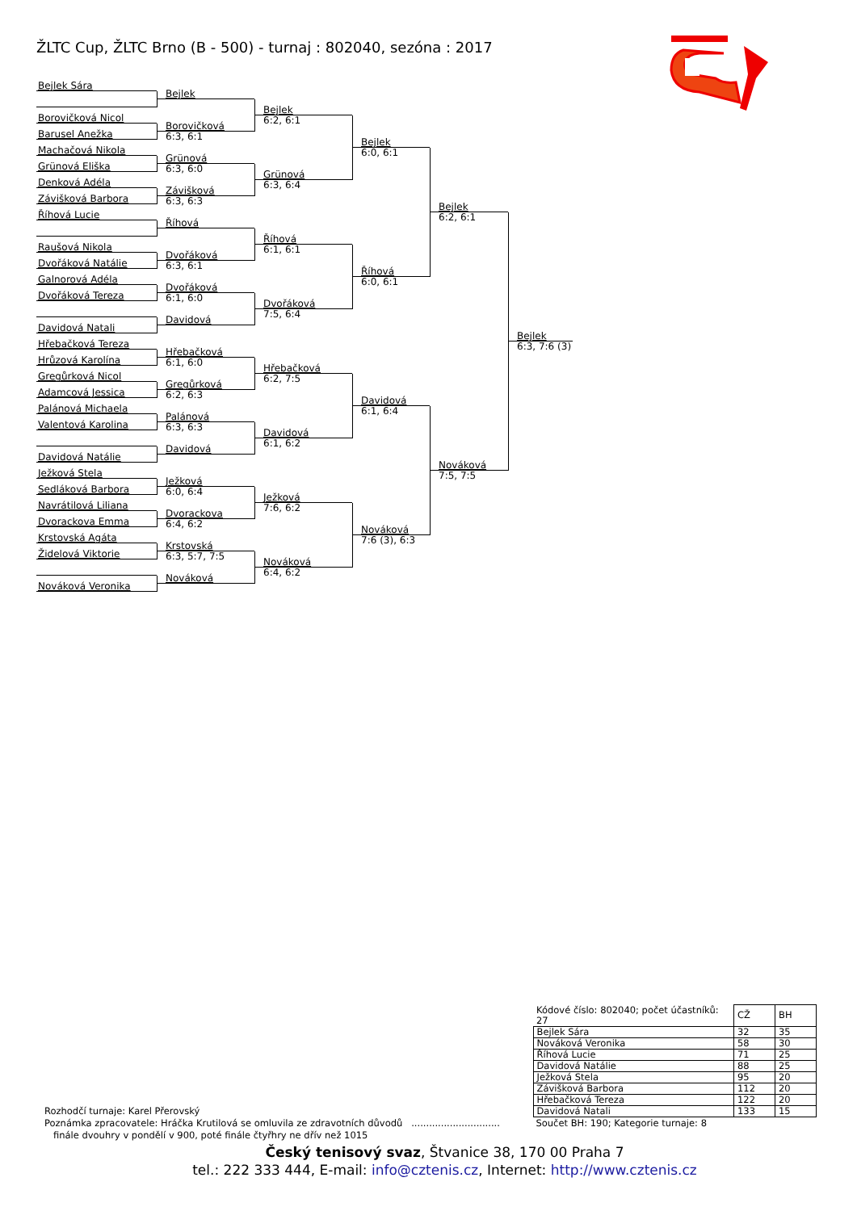ŽLTC Cup, ŽLTC Brno (B - 500) - turnaj : 802040, sezóna : 2017
Bejlek Sára
Borovičková Nicol
Barusel Anežka
Machačová Nikola
Grünová Eliška
Denková Adéla
Závišková Barbora
Říhová Lucie
Raušová Nikola
Dvořáková Natálie
Galnorová Adéla
Dvořáková Tereza
Davidová Natali
Hřebačková Tereza
Hrůzová Karolína
Gregůrková Nicol
Adamcová Jessica
Palánová Michaela
Valentová Karolina
Davidová Natálie
Ježková Stela
Sedláková Barbora
Navrátilová Liliana
Dvorackova Emma
Krstovská Agáta
Židelová Viktorie
Nováková Veronika
Bejlek
Borovičková
6:3, 6:1
Grünová
6:3, 6:0
Závišková
6:3, 6:3
Říhová
Dvořáková
6:3, 6:1
Dvořáková
6:1, 6:0
Davidová
Hřebačková
6:1, 6:0
Gregůrková
6:2, 6:3
Palánová
6:3, 6:3
Davidová
Ježková
6:0, 6:4
Dvorackova
6:4, 6:2
Krstovská
6:3, 5:7, 7:5
Nováková
Bejlek
6:2, 6:1
Grünová
6:3, 6:4
Říhová
6:1, 6:1
Dvořáková
7:5, 6:4
Hřebačková
6:2, 7:5
Davidová
6:1, 6:2
Ježková
7:6, 6:2
Nováková
6:4, 6:2
Bejlek
6:0, 6:1
Říhová
6:0, 6:1
Davidová
6:1, 6:4
Nováková
7:6 (3), 6:3
Bejlek
6:2, 6:1
Nováková
7:5, 7:5
Bejlek
6:3, 7:6 (3)
Rozhodčí turnaje: Karel Přerovský
Poznámka zpracovatele: Hráčka Krutilová se omluvila ze zdravotních důvodů ..............................
finále dvouhry v pondělí v 900, poté finále čtyřhry ne dřív než 1015
| Kódové číslo: 802040; počet účastníků: 27 | CŽ | BH |
| Bejlek Sára | 32 | 35 |
| Nováková Veronika | 58 | 30 |
| Říhová Lucie | 71 | 25 |
| Davidová Natálie | 88 | 25 |
| Ježková Stela | 95 | 20 |
| Závišková Barbora | 112 | 20 |
| Hřebačková Tereza | 122 | 20 |
| Davidová Natali | 133 | 15 |
Součet BH: 190; Kategorie turnaje: 8
Český tenisový svaz, Štvanice 38, 170 00 Praha 7
tel.: 222 333 444, E-mail: info@cztenis.cz, Internet: http://www.cztenis.cz